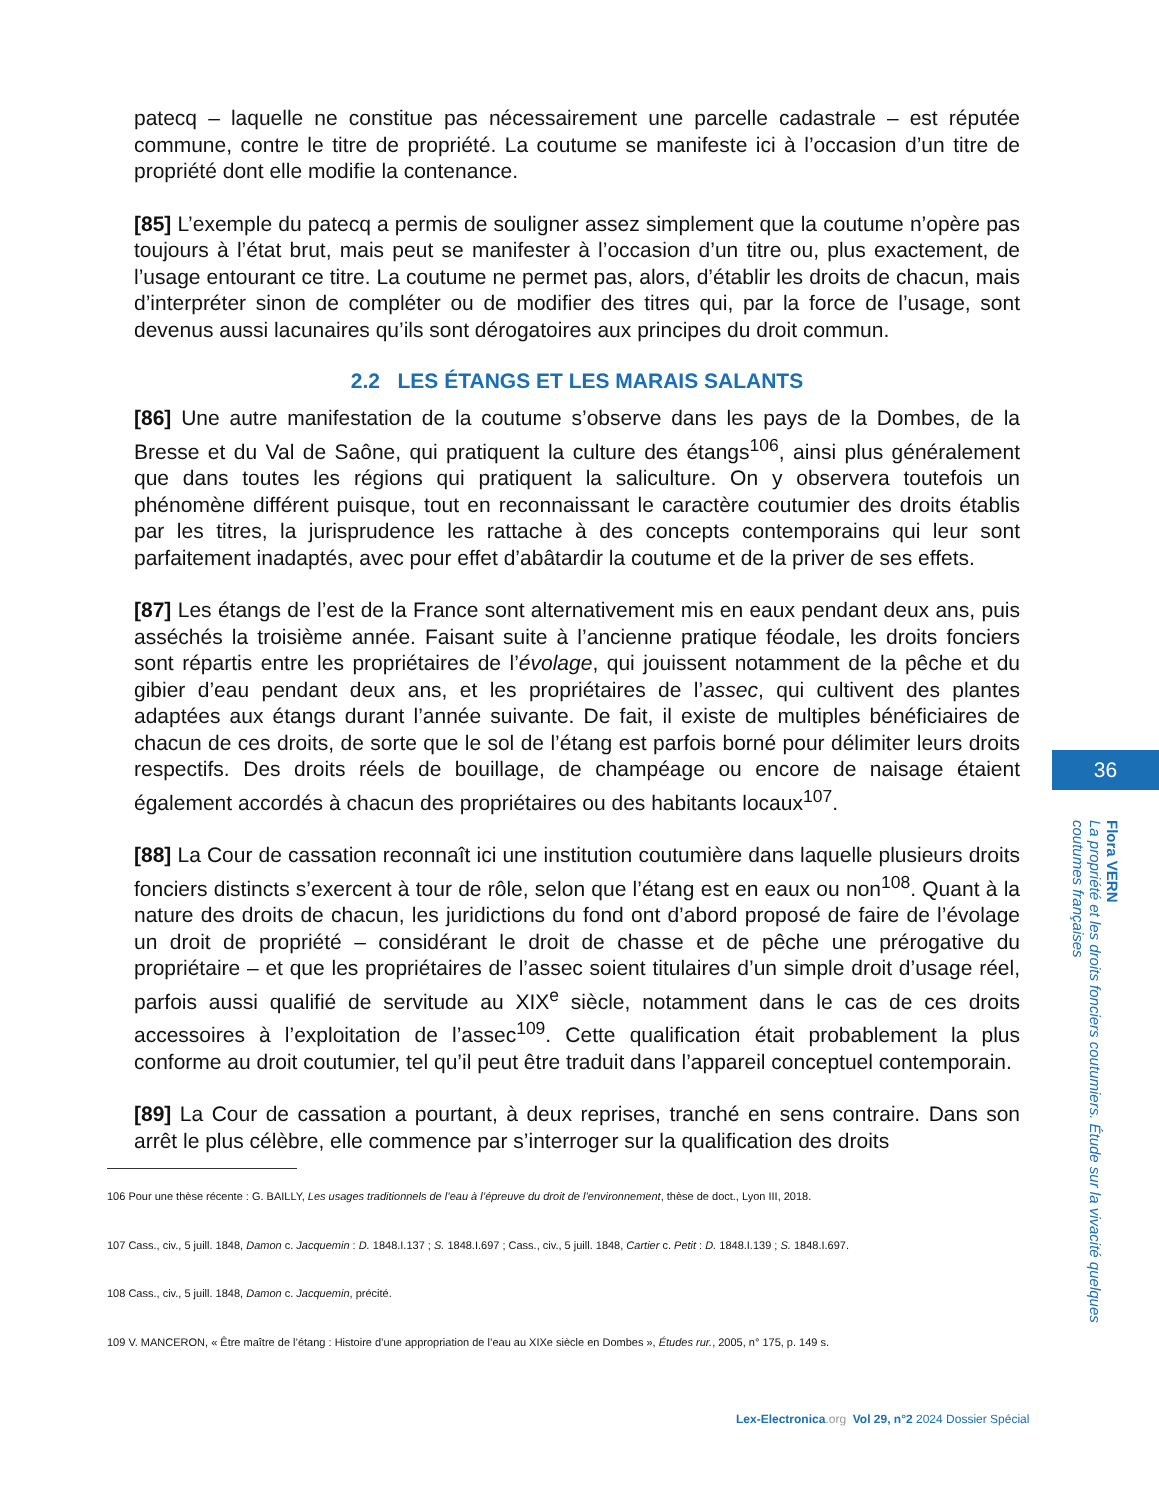patecq – laquelle ne constitue pas nécessairement une parcelle cadastrale – est réputée commune, contre le titre de propriété. La coutume se manifeste ici à l’occasion d’un titre de propriété dont elle modifie la contenance.
[85] L’exemple du patecq a permis de souligner assez simplement que la coutume n’opère pas toujours à l’état brut, mais peut se manifester à l’occasion d’un titre ou, plus exactement, de l’usage entourant ce titre. La coutume ne permet pas, alors, d’établir les droits de chacun, mais d’interpréter sinon de compléter ou de modifier des titres qui, par la force de l’usage, sont devenus aussi lacunaires qu’ils sont dérogatoires aux principes du droit commun.
2.2 LES ÉTANGS ET LES MARAIS SALANTS
[86] Une autre manifestation de la coutume s’observe dans les pays de la Dombes, de la Bresse et du Val de Saône, qui pratiquent la culture des étangs<sup>106</sup>, ainsi plus généralement que dans toutes les régions qui pratiquent la saliculture. On y observera toutefois un phénomène différent puisque, tout en reconnaissant le caractère coutumier des droits établis par les titres, la jurisprudence les rattache à des concepts contemporains qui leur sont parfaitement inadaptés, avec pour effet d’abâtardir la coutume et de la priver de ses effets.
[87] Les étangs de l’est de la France sont alternativement mis en eaux pendant deux ans, puis asséchés la troisième année. Faisant suite à l’ancienne pratique féodale, les droits fonciers sont répartis entre les propriétaires de l’évolage, qui jouissent notamment de la pêche et du gibier d’eau pendant deux ans, et les propriétaires de l’assec, qui cultivent des plantes adaptées aux étangs durant l’année suivante. De fait, il existe de multiples bénéficiaires de chacun de ces droits, de sorte que le sol de l’étang est parfois borné pour délimiter leurs droits respectifs. Des droits réels de bouillage, de champéage ou encore de naisage étaient également accordés à chacun des propriétaires ou des habitants locaux<sup>107</sup>.
[88] La Cour de cassation reconnaît ici une institution coutumière dans laquelle plusieurs droits fonciers distincts s’exercent à tour de rôle, selon que l’étang est en eaux ou non<sup>108</sup>. Quant à la nature des droits de chacun, les juridictions du fond ont d’abord proposé de faire de l’évolage un droit de propriété – considérant le droit de chasse et de pêche une prérogative du propriétaire – et que les propriétaires de l’assec soient titulaires d’un simple droit d’usage réel, parfois aussi qualifié de servitude au XIX<sup>e</sup> siècle, notamment dans le cas de ces droits accessoires à l’exploitation de l’assec<sup>109</sup>. Cette qualification était probablement la plus conforme au droit coutumier, tel qu’il peut être traduit dans l’appareil conceptuel contemporain.
[89] La Cour de cassation a pourtant, à deux reprises, tranché en sens contraire. Dans son arrêt le plus célèbre, elle commence par s’interroger sur la qualification des droits
106 Pour une thèse récente : G. BAILLY, Les usages traditionnels de l’eau à l’épreuve du droit de l’environnement, thèse de doct., Lyon III, 2018.
107 Cass., civ., 5 juill. 1848, Damon c. Jacquemin : D. 1848.I.137 ; S. 1848.I.697 ; Cass., civ., 5 juill. 1848, Cartier c. Petit : D. 1848.I.139 ; S. 1848.I.697.
108 Cass., civ., 5 juill. 1848, Damon c. Jacquemin, précité.
109 V. MANCERON, « Être maître de l’étang : Histoire d’une appropriation de l’eau au XIXe siècle en Dombes », Études rur., 2005, n° 175, p. 149 s.
36
Flora VERN
La propriété et les droits fonciers coutumiers. Étude sur la vivacité quelques coutumes françaises
Lex-Electronica.org Vol 29, n°2 2024 Dossier Spécial